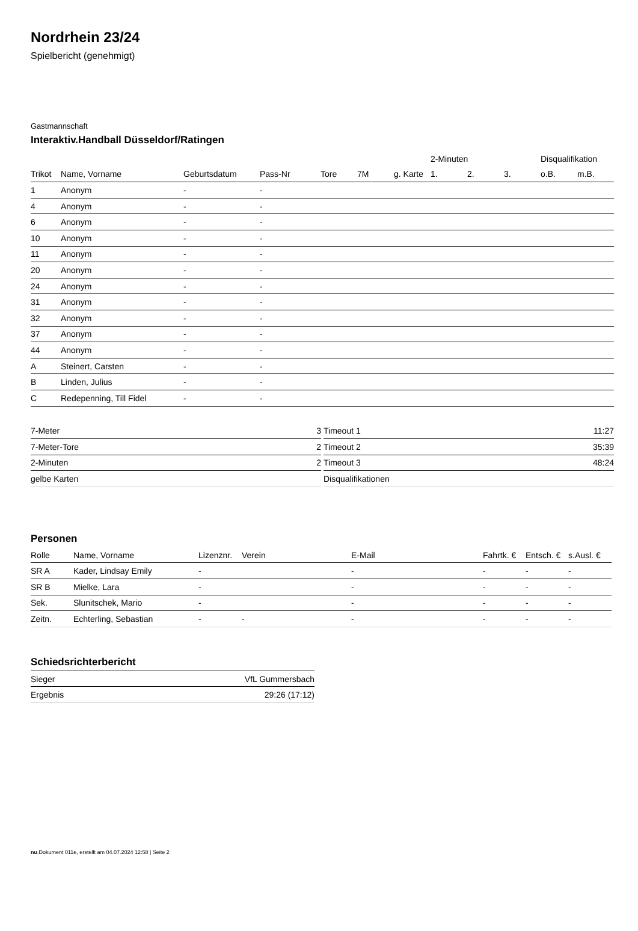Nordrhein 23/24
Spielbericht (genehmigt)
Gastmannschaft
Interaktiv.Handball Düsseldorf/Ratingen
| | | | | | | | 2-Minuten | | | Disqualifikation | |
| --- | --- | --- | --- | --- | --- | --- | --- | --- | --- | --- | --- |
| Trikot | Name, Vorname | Geburtsdatum | Pass-Nr | Tore | 7M | g. Karte | 1. | 2. | 3. | o.B. | m.B. |
| 1 | Anonym | - | - | | | | | | | | |
| 4 | Anonym | - | - | | | | | | | | |
| 6 | Anonym | - | - | | | | | | | | |
| 10 | Anonym | - | - | | | | | | | | |
| 11 | Anonym | - | - | | | | | | | | |
| 20 | Anonym | - | - | | | | | | | | |
| 24 | Anonym | - | - | | | | | | | | |
| 31 | Anonym | - | - | | | | | | | | |
| 32 | Anonym | - | - | | | | | | | | |
| 37 | Anonym | - | - | | | | | | | | |
| 44 | Anonym | - | - | | | | | | | | |
| A | Steinert, Carsten | - | - | | | | | | | | |
| B | Linden, Julius | - | - | | | | | | | | |
| C | Redepenning, Till Fidel | - | - | | | | | | | | |
| 7-Meter | 3 |
| 7-Meter-Tore | 2 |
| 2-Minuten | 2 |
| gelbe Karten | |
| Timeout 1 | 11:27 |
| Timeout 2 | 35:39 |
| Timeout 3 | 48:24 |
| Disqualifikationen | |
Personen
| Rolle | Name, Vorname | Lizenznr. | Verein | E-Mail | Fahrtk. € | Entsch. € | s.Ausl. € |
| --- | --- | --- | --- | --- | --- | --- | --- |
| SR A | Kader, Lindsay Emily | - | | - | - | - | - |
| SR B | Mielke, Lara | - | | - | - | - | - |
| Sek. | Slunitschek, Mario | - | | - | - | - | - |
| Zeitn. | Echterling, Sebastian | - | - | - | - | - | - |
Schiedsrichterbericht
| Sieger | VfL Gummersbach |
| Ergebnis | 29:26 (17:12) |
nu.Dokument 011e, erstellt am 04.07.2024 12:58 | Seite 2